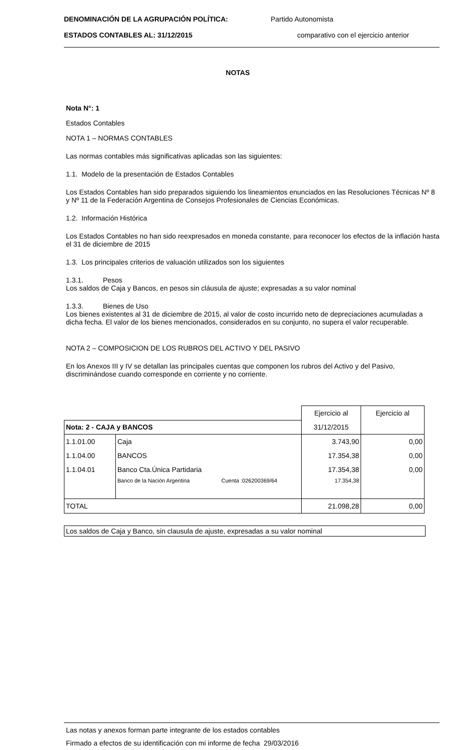DENOMINACIÓN DE LA AGRUPACIÓN POLÍTICA: Partido Autonomista
ESTADOS CONTABLES AL: 31/12/2015 comparativo con el ejercicio anterior
NOTAS
Nota N°: 1
Estados Contables
NOTA 1 – NORMAS CONTABLES
Las normas contables más significativas aplicadas son las siguientes:
1.1. Modelo de la presentación de Estados Contables
Los Estados Contables han sido preparados siguiendo los lineamientos enunciados en las Resoluciones Técnicas Nº 8 y Nº 11 de la Federación Argentina de Consejos Profesionales de Ciencias Económicas.
1.2. Información Histórica
Los Estados Contables no han sido reexpresados en moneda constante, para reconocer los efectos de la inflación hasta el 31 de diciembre de 2015
1.3. Los principales criterios de valuación utilizados son los siguientes
1.3.1. Pesos
Los saldos de Caja y Bancos, en pesos sin cláusula de ajuste; expresadas a su valor nominal
1.3.3. Bienes de Uso
Los bienes existentes al 31 de diciembre de 2015, al valor de costo incurrido neto de depreciaciones acumuladas a dicha fecha. El valor de los bienes mencionados, considerados en su conjunto, no supera el valor recuperable.
NOTA 2 – COMPOSICION DE LOS RUBROS DEL ACTIVO Y DEL PASIVO
En los Anexos III y IV se detallan las principales cuentas que componen los rubros del Activo y del Pasivo, discriminándose cuando corresponde en corriente y no corriente.
| | | | Ejercicio al | Ejercicio al |
| Nota: 2 - CAJA y BANCOS | | | 31/12/2015 | |
| 1.1.01.00 | Caja | | 3.743,90 | 0,00 |
| 1.1.04.00 | BANCOS | | 17.354,38 | 0,00 |
| 1.1.04.01 | Banco Cta.Única Partidaria | | 17.354,38 | 0,00 |
| | Banco de la Nación Argentina | Cuenta :026200369/64 | 17.354,38 | |
| TOTAL | | | 21.098,28 | 0,00 |
Los saldos de Caja y Banco, sin clausula de ajuste, expresadas a su valor nominal
Las notas y anexos forman parte integrante de los estados contables
Firmado a efectos de su identificación con mi informe de fecha 29/03/2016